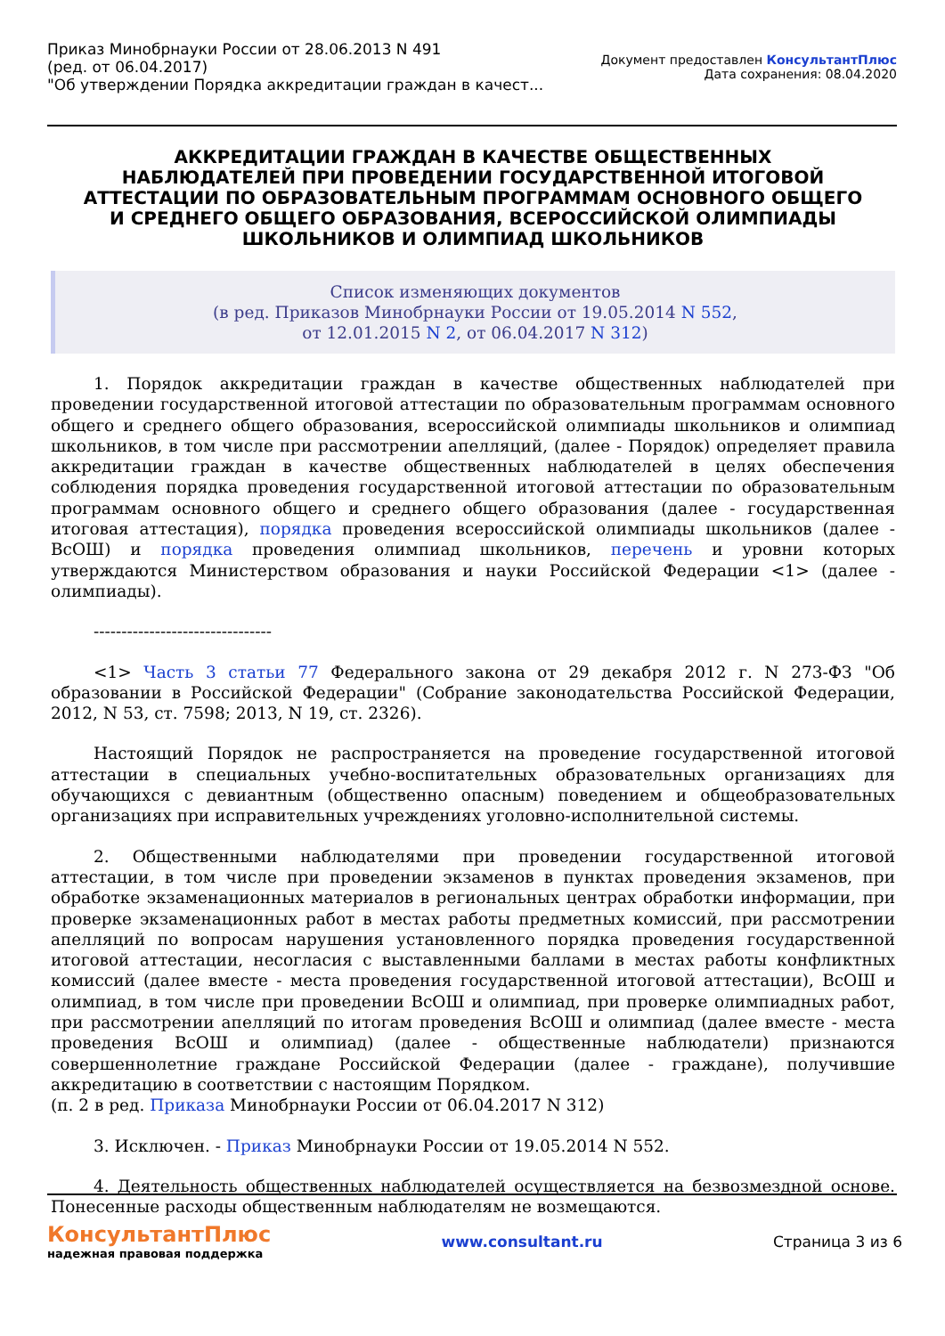Приказ Минобрнауки России от 28.06.2013 N 491
(ред. от 06.04.2017)
"Об утверждении Порядка аккредитации граждан в качест...
Документ предоставлен КонсультантПлюс
Дата сохранения: 08.04.2020
АККРЕДИТАЦИИ ГРАЖДАН В КАЧЕСТВЕ ОБЩЕСТВЕННЫХ
НАБЛЮДАТЕЛЕЙ ПРИ ПРОВЕДЕНИИ ГОСУДАРСТВЕННОЙ ИТОГОВОЙ
АТТЕСТАЦИИ ПО ОБРАЗОВАТЕЛЬНЫМ ПРОГРАММАМ ОСНОВНОГО ОБЩЕГО
И СРЕДНЕГО ОБЩЕГО ОБРАЗОВАНИЯ, ВСЕРОССИЙСКОЙ ОЛИМПИАДЫ
ШКОЛЬНИКОВ И ОЛИМПИАД ШКОЛЬНИКОВ
Список изменяющих документов
(в ред. Приказов Минобрнауки России от 19.05.2014 N 552,
от 12.01.2015 N 2, от 06.04.2017 N 312)
1. Порядок аккредитации граждан в качестве общественных наблюдателей при проведении государственной итоговой аттестации по образовательным программам основного общего и среднего общего образования, всероссийской олимпиады школьников и олимпиад школьников, в том числе при рассмотрении апелляций, (далее - Порядок) определяет правила аккредитации граждан в качестве общественных наблюдателей в целях обеспечения соблюдения порядка проведения государственной итоговой аттестации по образовательным программам основного общего и среднего общего образования (далее - государственная итоговая аттестация), порядка проведения всероссийской олимпиады школьников (далее - ВсОШ) и порядка проведения олимпиад школьников, перечень и уровни которых утверждаются Министерством образования и науки Российской Федерации <1> (далее - олимпиады).
--------------------------------
<1> Часть 3 статьи 77 Федерального закона от 29 декабря 2012 г. N 273-ФЗ "Об образовании в Российской Федерации" (Собрание законодательства Российской Федерации, 2012, N 53, ст. 7598; 2013, N 19, ст. 2326).
Настоящий Порядок не распространяется на проведение государственной итоговой аттестации в специальных учебно-воспитательных образовательных организациях для обучающихся с девиантным (общественно опасным) поведением и общеобразовательных организациях при исправительных учреждениях уголовно-исполнительной системы.
2. Общественными наблюдателями при проведении государственной итоговой аттестации, в том числе при проведении экзаменов в пунктах проведения экзаменов, при обработке экзаменационных материалов в региональных центрах обработки информации, при проверке экзаменационных работ в местах работы предметных комиссий, при рассмотрении апелляций по вопросам нарушения установленного порядка проведения государственной итоговой аттестации, несогласия с выставленными баллами в местах работы конфликтных комиссий (далее вместе - места проведения государственной итоговой аттестации), ВсОШ и олимпиад, в том числе при проведении ВсОШ и олимпиад, при проверке олимпиадных работ, при рассмотрении апелляций по итогам проведения ВсОШ и олимпиад (далее вместе - места проведения ВсОШ и олимпиад) (далее - общественные наблюдатели) признаются совершеннолетние граждане Российской Федерации (далее - граждане), получившие аккредитацию в соответствии с настоящим Порядком.
(п. 2 в ред. Приказа Минобрнауки России от 06.04.2017 N 312)
3. Исключен. - Приказ Минобрнауки России от 19.05.2014 N 552.
4. Деятельность общественных наблюдателей осуществляется на безвозмездной основе. Понесенные расходы общественным наблюдателям не возмещаются.
КонсультантПлюс
надежная правовая поддержка
www.consultant.ru Страница 3 из 6